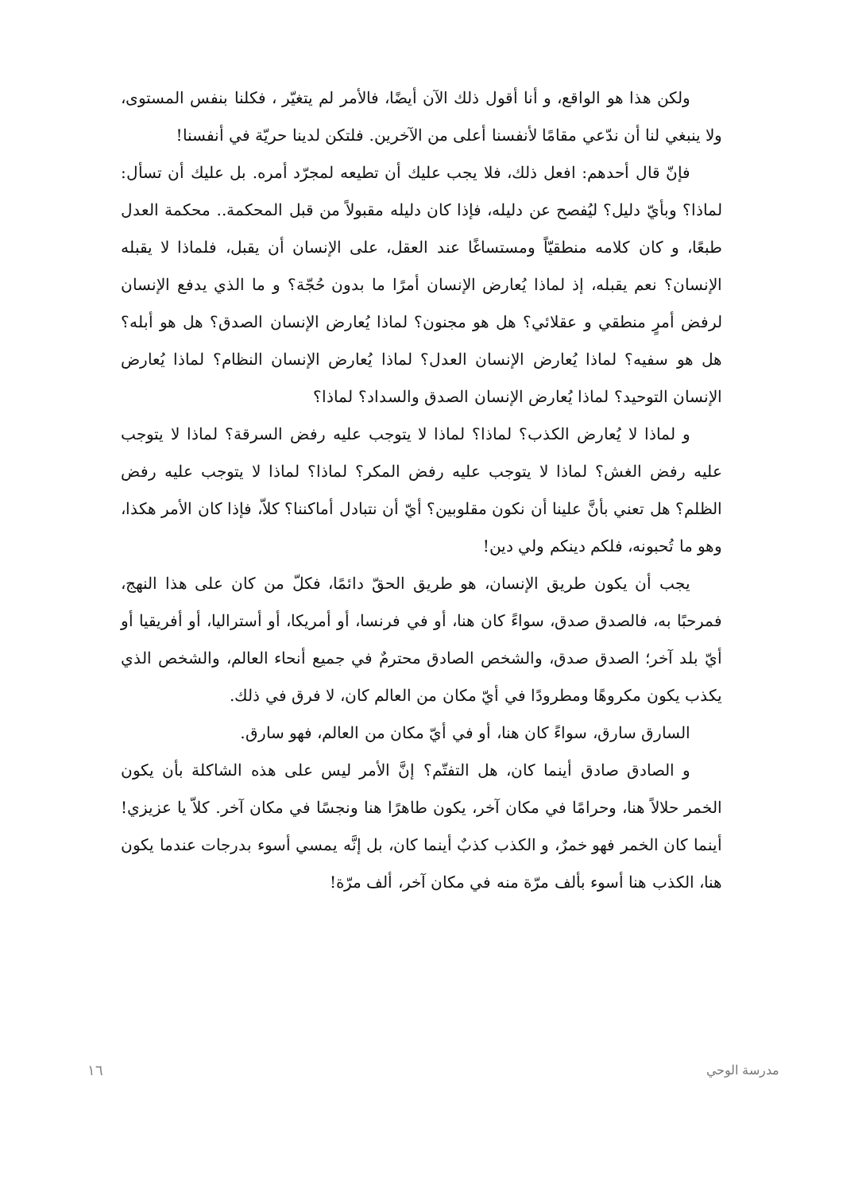ولكن هذا هو الواقع، و أنا أقول ذلك الآن أيضًا، فالأمر لم يتغيّر ، فكلنا بنفس المستوى، ولا ينبغي لنا أن ندّعي مقامًا لأنفسنا أعلى من الآخرين. فلتكن لدينا حريّة في أنفسنا!
فإنّ قال أحدهم: افعل ذلك، فلا يجب عليك أن تطيعه لمجرّد أمره. بل عليك أن تسأل: لماذا؟ وبأيّ دليل؟ ليُفصح عن دليله، فإذا كان دليله مقبولاً من قبل المحكمة.. محكمة العدل طبعًا، و كان كلامه منطقيّاً ومستساغًا عند العقل، على الإنسان أن يقبل، فلماذا لا يقبله الإنسان؟ نعم يقبله، إذ لماذا يُعارض الإنسان أمرًا ما بدون حُجّة؟ و ما الذي يدفع الإنسان لرفض أمرٍ منطقي و عقلائي؟ هل هو مجنون؟ لماذا يُعارض الإنسان الصدق؟ هل هو أبله؟ هل هو سفيه؟ لماذا يُعارض الإنسان العدل؟ لماذا يُعارض الإنسان النظام؟ لماذا يُعارض الإنسان التوحيد؟ لماذا يُعارض الإنسان الصدق والسداد؟ لماذا؟
و لماذا لا يُعارض الكذب؟ لماذا؟ لماذا لا يتوجب عليه رفض السرقة؟ لماذا لا يتوجب عليه رفض الغش؟ لماذا لا يتوجب عليه رفض المكر؟ لماذا؟ لماذا لا يتوجب عليه رفض الظلم؟ هل تعني بأنَّ علينا أن نكون مقلوبين؟ أيّ أن نتبادل أماكننا؟ كلاّ، فإذا كان الأمر هكذا، وهو ما تُحبونه، فلكم دينكم ولي دين!
يجب أن يكون طريق الإنسان، هو طريق الحقّ دائمًا، فكلّ من كان على هذا النهج، فمرحبًا به، فالصدق صدق، سواءً كان هنا، أو في فرنسا، أو أمريكا، أو أستراليا، أو أفريقيا أو أيّ بلد آخر؛ الصدق صدق، والشخص الصادق محترمٌ في جميع أنحاء العالم، والشخص الذي يكذب يكون مكروهًا ومطرودًا في أيّ مكان من العالم كان، لا فرق في ذلك.
السارق سارق، سواءً كان هنا، أو في أيّ مكان من العالم، فهو سارق.
و الصادق صادق أينما كان، هل التفتّم؟ إنَّ الأمر ليس على هذه الشاكلة بأن يكون الخمر حلالاً هنا، وحرامًا في مكان آخر، يكون طاهرًا هنا ونجسًا في مكان آخر. كلاّ يا عزيزي! أينما كان الخمر فهو خمرٌ، و الكذب كذبٌ أينما كان، بل إنَّه يمسي أسوء بدرجات عندما يكون هنا، الكذب هنا أسوء بألف مرّة منه في مكان آخر، ألف مرّة!
١٦ مدرسة الوحي